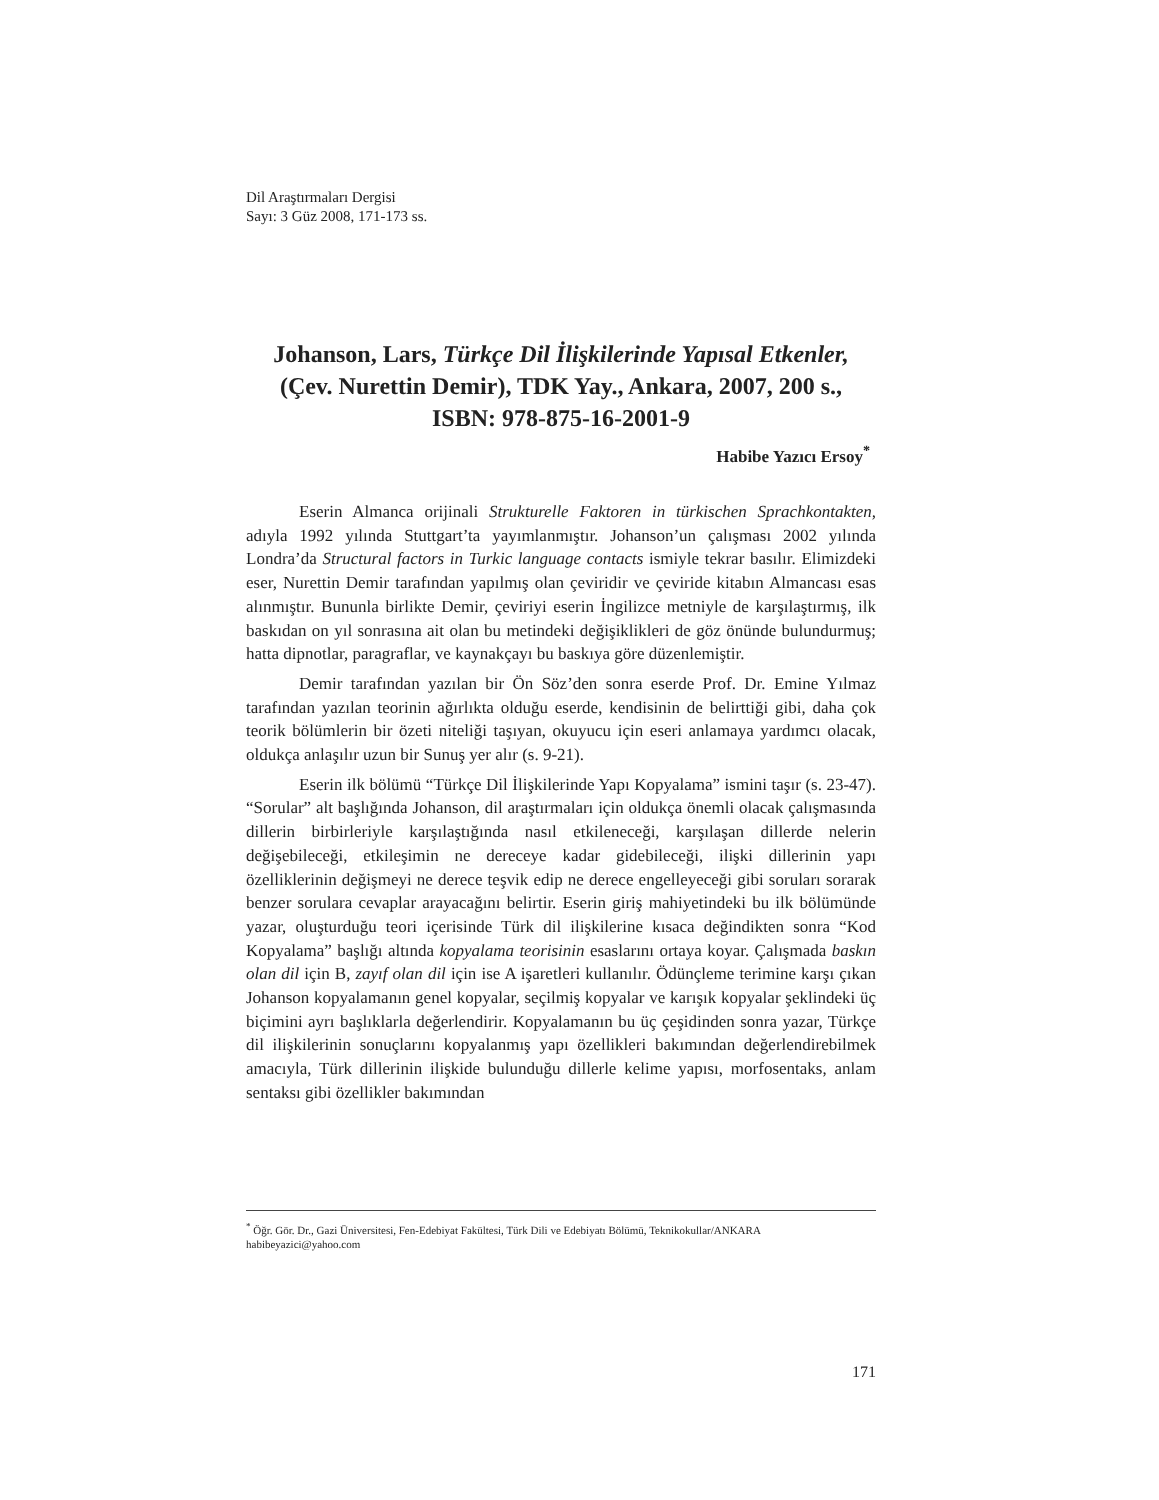Dil Araştırmaları Dergisi
Sayı: 3 Güz 2008, 171-173 ss.
Johanson, Lars, Türkçe Dil İlişkilerinde Yapısal Etkenler, (Çev. Nurettin Demir), TDK Yay., Ankara, 2007, 200 s., ISBN: 978-875-16-2001-9
Habibe Yazıcı Ersoy<sup>*</sup>
Eserin Almanca orijinali Strukturelle Faktoren in türkischen Sprachkontakten, adıyla 1992 yılında Stuttgart’ta yayımlanmıştır. Johanson’un çalışması 2002 yılında Londra’da Structural factors in Turkic language contacts ismiyle tekrar basılır. Elimizdeki eser, Nurettin Demir tarafından yapılmış olan çeviridir ve çeviride kitabın Almancası esas alınmıştır. Bununla birlikte Demir, çeviriyi eserin İngilizce metniyle de karşılaştırmış, ilk baskıdan on yıl sonrasına ait olan bu metindeki değişiklikleri de göz önünde bulundurmuş; hatta dipnotlar, paragraflar, ve kaynakçayı bu baskıya göre düzenlemiştir.
Demir tarafından yazılan bir Ön Söz’den sonra eserde Prof. Dr. Emine Yılmaz tarafından yazılan teorinin ağırlıkta olduğu eserde, kendisinin de belirttiği gibi, daha çok teorik bölümlerin bir özeti niteliği taşıyan, okuyucu için eseri anlamaya yardımcı olacak, oldukça anlaşılır uzun bir Sunuş yer alır (s. 9-21).
Eserin ilk bölümü “Türkçe Dil İlişkilerinde Yapı Kopyalama” ismini taşır (s. 23-47). “Sorular” alt başlığında Johanson, dil araştırmaları için oldukça önemli olacak çalışmasında dillerin birbirleriyle karşılaştığında nasıl etkileneceği, karşılaşan dillerde nelerin değişebileceği, etkileşimin ne dereceye kadar gidebileceği, ilişki dillerinin yapı özelliklerinin değişmeyi ne derece teşvik edip ne derece engelleyeceği gibi soruları sorarak benzer sorulara cevaplar arayacağını belirtir. Eserin giriş mahiyetindeki bu ilk bölümünde yazar, oluşturduğu teori içerisinde Türk dil ilişkilerine kısaca değindikten sonra “Kod Kopyalama” başlığı altında kopyalama teorisinin esaslarını ortaya koyar. Çalışmada baskın olan dil için B, zayıf olan dil için ise A işaretleri kullanılır. Ödünçleme terimine karşı çıkan Johanson kopyalamanın genel kopyalar, seçilmiş kopyalar ve karışık kopyalar şeklindeki üç biçimini ayrı başlıklarla değerlendirir. Kopyalamanın bu üç çeşidinden sonra yazar, Türkçe dil ilişkilerinin sonuçlarını kopyalanmış yapı özellikleri bakımından değerlendirebilmek amacıyla, Türk dillerinin ilişkide bulunduğu dillerle kelime yapısı, morfosentaks, anlam sentaksı gibi özellikler bakımından
<sup>*</sup> Öğr. Gör. Dr., Gazi Üniversitesi, Fen-Edebiyat Fakültesi, Türk Dili ve Edebiyatı Bölümü, Teknikokullar/ANKARA habibeyazici@yahoo.com
171